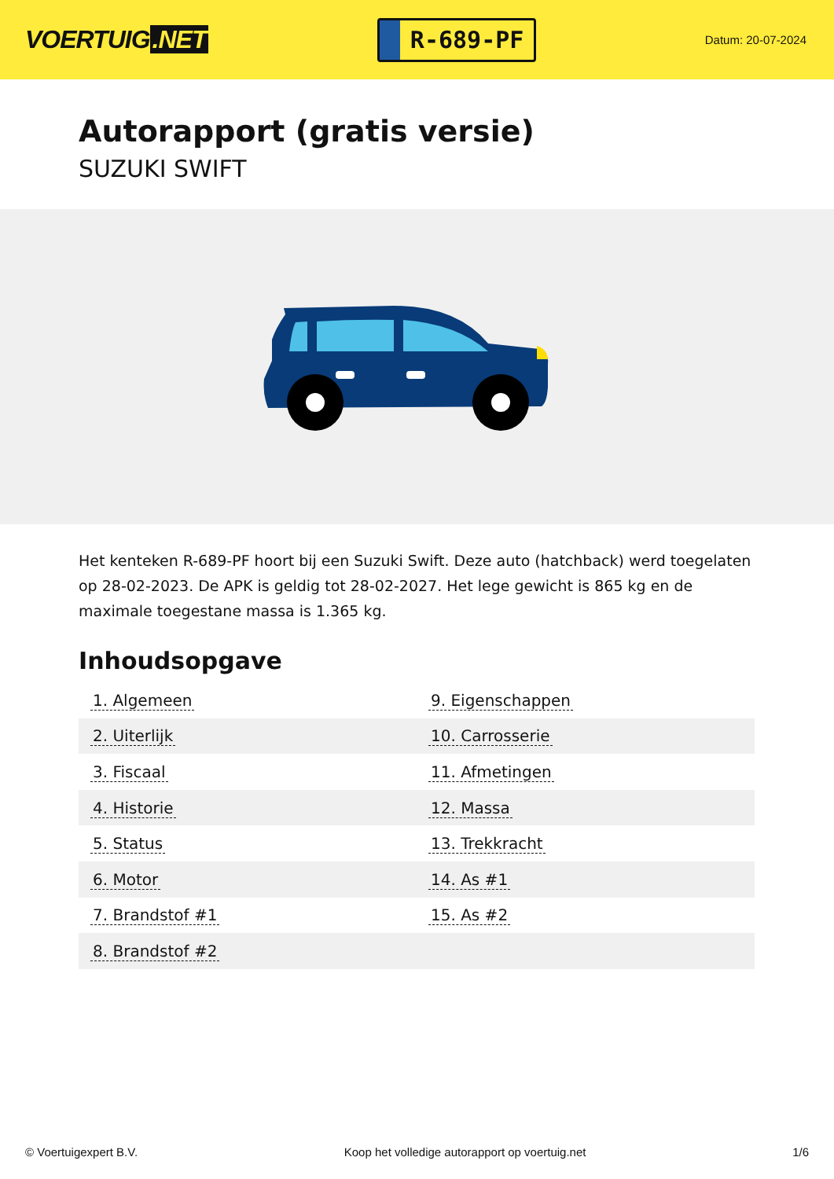VOERTUIG.NET
R-689-PF
Datum: 20-07-2024
Autorapport (gratis versie)
SUZUKI SWIFT
Het kenteken R-689-PF hoort bij een Suzuki Swift. Deze auto (hatchback) werd toegelaten op 28-02-2023. De APK is geldig tot 28-02-2027. Het lege gewicht is 865 kg en de maximale toegestane massa is 1.365 kg.
Inhoudsopgave
| 1. Algemeen | 9. Eigenschappen |
| 2. Uiterlijk | 10. Carrosserie |
| 3. Fiscaal | 11. Afmetingen |
| 4. Historie | 12. Massa |
| 5. Status | 13. Trekkracht |
| 6. Motor | 14. As #1 |
| 7. Brandstof #1 | 15. As #2 |
| 8. Brandstof #2 | |
© Voertuigexpert B.V. Koop het volledige autorapport op voertuig.net 1/6